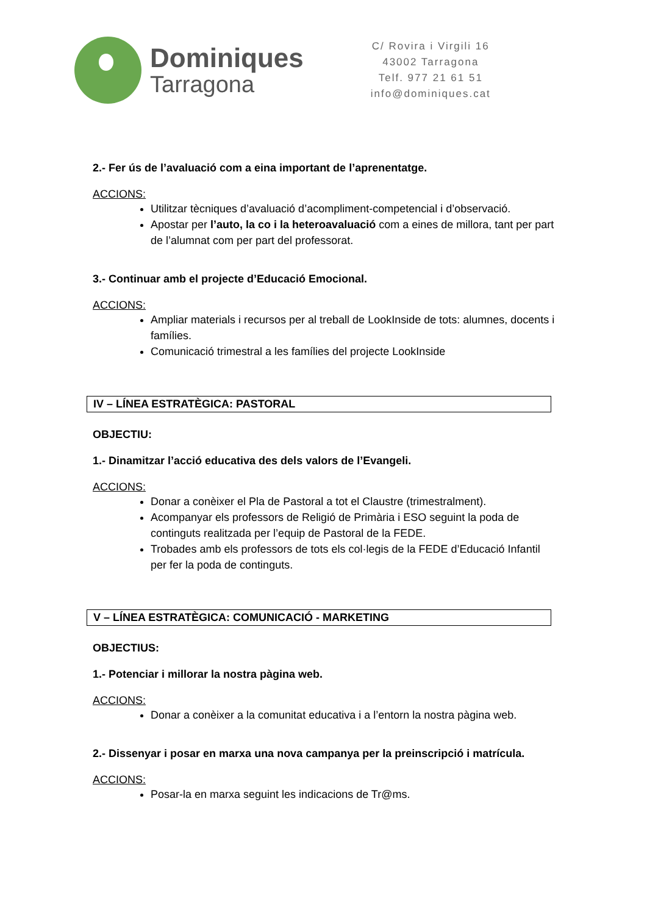Dominiques
Tarragona
C/ Rovira i Virgili 16
43002 Tarragona
Telf. 977 21 61 51
info@dominiques.cat
2.- Fer ús de l’avaluació com a eina important de l’aprenentatge.
ACCIONS:
Utilitzar tècniques d’avaluació d’acompliment-competencial i d’observació.
Apostar per l’auto, la co i la heteroavaluació com a eines de millora, tant per part de l’alumnat com per part del professorat.
3.- Continuar amb el projecte d’Educació Emocional.
ACCIONS:
Ampliar materials i recursos per al treball de LookInside de tots: alumnes, docents i famílies.
Comunicació trimestral a les famílies del projecte LookInside
IV – LÍNEA ESTRATÈGICA: PASTORAL
OBJECTIU:
1.- Dinamitzar l’acció educativa des dels valors de l’Evangeli.
ACCIONS:
Donar a conèixer el Pla de Pastoral a tot el Claustre (trimestralment).
Acompanyar els professors de Religió de Primària i ESO seguint la poda de continguts realitzada per l’equip de Pastoral de la FEDE.
Trobades amb els professors de tots els col·legis de la FEDE d’Educació Infantil per fer la poda de continguts.
V – LÍNEA ESTRATÈGICA: COMUNICACIÓ - MARKETING
OBJECTIUS:
1.- Potenciar i millorar la nostra pàgina web.
ACCIONS:
Donar a conèixer a la comunitat educativa i a l’entorn la nostra pàgina web.
2.- Dissenyar i posar en marxa una nova campanya per la preinscripció i matrícula.
ACCIONS:
Posar-la en marxa seguint les indicacions de Tr@ms.